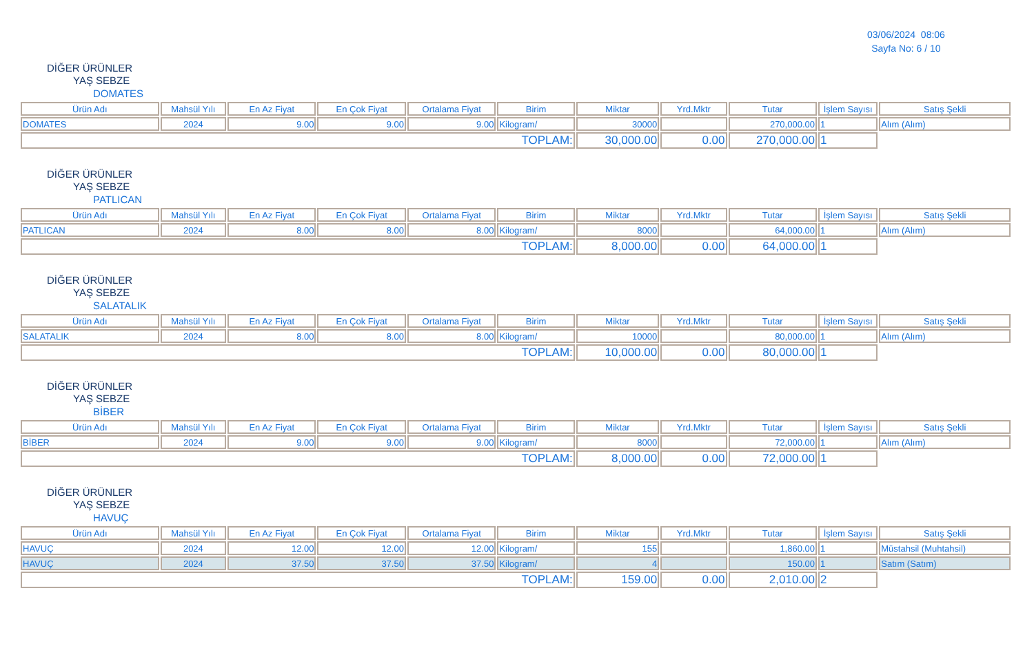03/06/2024 08:06
Sayfa No: 6 / 10
DİĞER ÜRÜNLER
YAŞ SEBZE
DOMATES
| Ürün Adı | Mahsül Yılı | En Az Fiyat | En Çok Fiyat | Ortalama Fiyat | Birim | Miktar | Yrd.Mktr | Tutar | İşlem Sayısı | Satış Şekli |
| --- | --- | --- | --- | --- | --- | --- | --- | --- | --- | --- |
| DOMATES | 2024 | 9.00 | 9.00 | 9.00 | Kilogram/ | 30000 | | 270,000.00 | 1 | Alım (Alım) |
| TOPLAM: | | | | | | 30,000.00 | 0.00 | 270,000.00 | 1 | |
DİĞER ÜRÜNLER
YAŞ SEBZE
PATLICAN
| Ürün Adı | Mahsül Yılı | En Az Fiyat | En Çok Fiyat | Ortalama Fiyat | Birim | Miktar | Yrd.Mktr | Tutar | İşlem Sayısı | Satış Şekli |
| --- | --- | --- | --- | --- | --- | --- | --- | --- | --- | --- |
| PATLICAN | 2024 | 8.00 | 8.00 | 8.00 | Kilogram/ | 8000 | | 64,000.00 | 1 | Alım (Alım) |
| TOPLAM: | | | | | | 8,000.00 | 0.00 | 64,000.00 | 1 | |
DİĞER ÜRÜNLER
YAŞ SEBZE
SALATALIK
| Ürün Adı | Mahsül Yılı | En Az Fiyat | En Çok Fiyat | Ortalama Fiyat | Birim | Miktar | Yrd.Mktr | Tutar | İşlem Sayısı | Satış Şekli |
| --- | --- | --- | --- | --- | --- | --- | --- | --- | --- | --- |
| SALATALIK | 2024 | 8.00 | 8.00 | 8.00 | Kilogram/ | 10000 | | 80,000.00 | 1 | Alım (Alım) |
| TOPLAM: | | | | | | 10,000.00 | 0.00 | 80,000.00 | 1 | |
DİĞER ÜRÜNLER
YAŞ SEBZE
BİBER
| Ürün Adı | Mahsül Yılı | En Az Fiyat | En Çok Fiyat | Ortalama Fiyat | Birim | Miktar | Yrd.Mktr | Tutar | İşlem Sayısı | Satış Şekli |
| --- | --- | --- | --- | --- | --- | --- | --- | --- | --- | --- |
| BİBER | 2024 | 9.00 | 9.00 | 9.00 | Kilogram/ | 8000 | | 72,000.00 | 1 | Alım (Alım) |
| TOPLAM: | | | | | | 8,000.00 | 0.00 | 72,000.00 | 1 | |
DİĞER ÜRÜNLER
YAŞ SEBZE
HAVUÇ
| Ürün Adı | Mahsül Yılı | En Az Fiyat | En Çok Fiyat | Ortalama Fiyat | Birim | Miktar | Yrd.Mktr | Tutar | İşlem Sayısı | Satış Şekli |
| --- | --- | --- | --- | --- | --- | --- | --- | --- | --- | --- |
| HAVUÇ | 2024 | 12.00 | 12.00 | 12.00 | Kilogram/ | 155 | | 1,860.00 | 1 | Müstahsil (Muhtahsil) |
| HAVUÇ | 2024 | 37.50 | 37.50 | 37.50 | Kilogram/ | 4 | | 150.00 | 1 | Satım (Satım) |
| TOPLAM: | | | | | | 159.00 | 0.00 | 2,010.00 | 2 | |